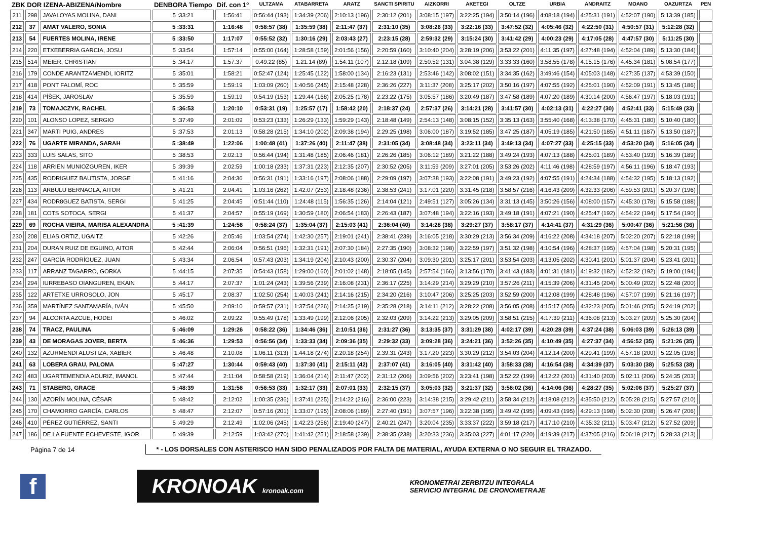| ZBK DOR IZENA-ABIZENA/Nombre | | | DENBORA Tiempo | Dif. con 1º | ULTZAMA | ATABARRETA | ARATZ | SANCTI SPIRITU | AIZKORRI | AKETEGI | OLTZE | URBIA | ANDRAITZ | MOANO | OAZURTZA | PEN |
| --- | --- | --- | --- | --- | --- | --- | --- | --- | --- | --- | --- | --- | --- | --- | --- | --- |
| 211 | 298 | JAVALOYAS MOLINA, DANI | 5 :33:21 | 1:56:41 | 0:56:44 (193) | 1:34:39 (206) | 2:10:13 (196) | 2:30:12 (201) | 3:08:15 (197) | 3:22:25 (194) | 3:50:14 (196) | 4:08:18 (194) | 4:25:31 (191) | 4:52:07 (190) | 5:13:39 (185) | |
| 212 | 37 | AMAT VALERO, SONIA | 5 :33:31 | 1:16:48 | 0:58:57 (38) | 1:35:59 (38) | 2:11:47 (37) | 2:31:10 (35) | 3:08:26 (33) | 3:22:16 (33) | 3:47:52 (32) | 4:05:46 (32) | 4:22:50 (31) | 4:50:57 (31) | 5:12:28 (32) | |
| 213 | 54 | FUERTES MOLINA, IRENE | 5 :33:50 | 1:17:07 | 0:55:52 (32) | 1:30:16 (29) | 2:03:43 (27) | 2:23:15 (28) | 2:59:32 (29) | 3:15:24 (30) | 3:41:42 (29) | 4:00:23 (29) | 4:17:05 (28) | 4:47:57 (30) | 5:11:25 (30) | |
| 214 | 220 | ETXEBERRIA GARCIA, JOSU | 5 :33:54 | 1:57:14 | 0:55:00 (164) | 1:28:58 (159) | 2:01:56 (156) | 2:20:59 (160) | 3:10:40 (204) | 3:28:19 (206) | 3:53:22 (201) | 4:11:35 (197) | 4:27:48 (194) | 4:52:04 (189) | 5:13:30 (184) | |
| 215 | 514 | MEIER, CHRISTIAN | 5 :34:17 | 1:57:37 | 0:49:22 (85) | 1:21:14 (89) | 1:54:11 (107) | 2:12:18 (109) | 2:50:52 (131) | 3:04:38 (129) | 3:33:33 (160) | 3:58:55 (178) | 4:15:15 (176) | 4:45:34 (181) | 5:08:54 (177) | |
| 216 | 179 | CONDE ARANTZAMENDI, IORITZ | 5 :35:01 | 1:58:21 | 0:52:47 (124) | 1:25:45 (122) | 1:58:00 (134) | 2:16:23 (131) | 2:53:46 (142) | 3:08:02 (151) | 3:34:35 (162) | 3:49:46 (154) | 4:05:03 (148) | 4:27:35 (137) | 4:53:39 (150) | |
| 217 | 418 | PONT FALOMÍ, ROC | 5 :35:59 | 1:59:19 | 1:03:09 (260) | 1:40:56 (245) | 2:15:48 (228) | 2:36:26 (227) | 3:11:37 (208) | 3:25:17 (202) | 3:50:16 (197) | 4:07:55 (192) | 4:25:01 (190) | 4:52:09 (191) | 5:13:45 (186) | |
| 218 | 414 | PÍŠEK, JAROSLAV | 5 :35:59 | 1:59:19 | 0:54:19 (153) | 1:29:44 (168) | 2:05:25 (178) | 2:23:22 (175) | 3:05:57 (186) | 3:20:49 (187) | 3:47:58 (189) | 4:07:20 (189) | 4:30:14 (200) | 4:56:47 (197) | 5:18:03 (191) | |
| 219 | 73 | TOMAJCZYK, RACHEL | 5 :36:53 | 1:20:10 | 0:53:31 (19) | 1:25:57 (17) | 1:58:42 (20) | 2:18:37 (24) | 2:57:37 (26) | 3:14:21 (28) | 3:41:57 (30) | 4:02:13 (31) | 4:22:27 (30) | 4:52:41 (33) | 5:15:49 (33) | |
| 220 | 101 | ALONSO LOPEZ, SERGIO | 5 :37:49 | 2:01:09 | 0:53:23 (133) | 1:26:29 (133) | 1:59:29 (143) | 2:18:48 (149) | 2:54:13 (148) | 3:08:15 (152) | 3:35:13 (163) | 3:55:40 (168) | 4:13:38 (170) | 4:45:31 (180) | 5:10:40 (180) | |
| 221 | 347 | MARTI PUIG, ANDRES | 5 :37:53 | 2:01:13 | 0:58:28 (215) | 1:34:10 (202) | 2:09:38 (194) | 2:29:25 (198) | 3:06:00 (187) | 3:19:52 (185) | 3:47:25 (187) | 4:05:19 (185) | 4:21:50 (185) | 4:51:11 (187) | 5:13:50 (187) | |
| 222 | 76 | UGARTE MIRANDA, SARAH | 5 :38:49 | 1:22:06 | 1:00:48 (41) | 1:37:26 (40) | 2:11:47 (38) | 2:31:05 (34) | 3:08:48 (34) | 3:23:11 (34) | 3:49:13 (34) | 4:07:27 (33) | 4:25:15 (33) | 4:53:20 (34) | 5:16:05 (34) | |
| 223 | 333 | LUIS SALAS, SITO | 5 :38:53 | 2:02:13 | 0:56:44 (194) | 1:31:48 (185) | 2:06:46 (181) | 2:26:26 (185) | 3:06:12 (189) | 3:21:22 (188) | 3:49:24 (193) | 4:07:13 (188) | 4:25:01 (189) | 4:53:40 (193) | 5:16:39 (189) | |
| 224 | 118 | ARRIEN MUNIOZGUREN, IKER | 5 :39:39 | 2:02:59 | 1:00:18 (233) | 1:37:31 (223) | 2:12:35 (207) | 2:30:52 (205) | 3:11:59 (209) | 3:27:01 (205) | 3:53:26 (202) | 4:11:46 (198) | 4:28:59 (197) | 4:56:11 (196) | 5:18:47 (193) | |
| 225 | 435 | RODRIGUEZ BAUTISTA, JORGE | 5 :41:16 | 2:04:36 | 0:56:31 (191) | 1:33:16 (197) | 2:08:06 (188) | 2:29:09 (197) | 3:07:38 (193) | 3:22:08 (191) | 3:49:23 (192) | 4:07:55 (191) | 4:24:34 (188) | 4:54:32 (195) | 5:18:13 (192) | |
| 226 | 113 | ARBULU BERNAOLA, AITOR | 5 :41:21 | 2:04:41 | 1:03:16 (262) | 1:42:07 (253) | 2:18:48 (236) | 2:38:53 (241) | 3:17:01 (220) | 3:31:45 (218) | 3:58:57 (216) | 4:16:43 (209) | 4:32:33 (206) | 4:59:53 (201) | 5:20:37 (196) | |
| 227 | 434 | RODR8GUEZ BATISTA, SERGI | 5 :41:25 | 2:04:45 | 0:51:44 (110) | 1:24:48 (115) | 1:56:35 (126) | 2:14:04 (121) | 2:49:51 (127) | 3:05:26 (134) | 3:31:13 (145) | 3:50:26 (156) | 4:08:00 (157) | 4:45:30 (178) | 5:15:58 (188) | |
| 228 | 181 | COTS SOTOCA, SERGI | 5 :41:37 | 2:04:57 | 0:55:19 (169) | 1:30:59 (180) | 2:06:54 (183) | 2:26:43 (187) | 3:07:48 (194) | 3:22:16 (193) | 3:49:18 (191) | 4:07:21 (190) | 4:25:47 (192) | 4:54:22 (194) | 5:17:54 (190) | |
| 229 | 69 | ROCHA VIEIRA, MARISA ALEXANDRA | 5 :41:39 | 1:24:56 | 0:58:24 (37) | 1:35:04 (37) | 2:15:03 (41) | 2:36:04 (40) | 3:14:28 (38) | 3:29:27 (37) | 3:58:17 (37) | 4:14:41 (37) | 4:31:29 (36) | 5:00:47 (36) | 5:21:56 (36) | |
| 230 | 208 | ELIAS ORTIZ, UGAITZ | 5 :42:26 | 2:05:46 | 1:03:54 (274) | 1:42:30 (257) | 2:19:01 (241) | 2:38:41 (239) | 3:16:05 (218) | 3:30:29 (213) | 3:56:34 (209) | 4:16:22 (208) | 4:34:18 (207) | 5:02:20 (207) | 5:22:18 (199) | |
| 231 | 204 | DURAN RUIZ DE EGUINO, AITOR | 5 :42:44 | 2:06:04 | 0:56:51 (196) | 1:32:31 (191) | 2:07:30 (184) | 2:27:35 (190) | 3:08:32 (198) | 3:22:59 (197) | 3:51:32 (198) | 4:10:54 (196) | 4:28:37 (195) | 4:57:04 (198) | 5:20:31 (195) | |
| 232 | 247 | GARCÍA RODRÍGUEZ, JUAN | 5 :43:34 | 2:06:54 | 0:57:43 (203) | 1:34:19 (204) | 2:10:43 (200) | 2:30:37 (204) | 3:09:30 (201) | 3:25:17 (201) | 3:53:54 (203) | 4:13:05 (202) | 4:30:41 (201) | 5:01:37 (204) | 5:23:41 (201) | |
| 233 | 117 | ARRANZ TAGARRO, GORKA | 5 :44:15 | 2:07:35 | 0:54:43 (158) | 1:29:00 (160) | 2:01:02 (148) | 2:18:05 (145) | 2:57:54 (166) | 3:13:56 (170) | 3:41:43 (183) | 4:01:31 (181) | 4:19:32 (182) | 4:52:32 (192) | 5:19:00 (194) | |
| 234 | 294 | IURREBASO OIANGUREN, EKAIN | 5 :44:17 | 2:07:37 | 1:01:24 (243) | 1:39:56 (239) | 2:16:08 (231) | 2:36:17 (225) | 3:14:29 (214) | 3:29:29 (210) | 3:57:26 (211) | 4:15:39 (206) | 4:31:45 (204) | 5:00:49 (202) | 5:22:48 (200) | |
| 235 | 122 | ARTETXE URROSOLO, JON | 5 :45:17 | 2:08:37 | 1:02:50 (254) | 1:40:03 (241) | 2:14:16 (215) | 2:34:20 (216) | 3:10:47 (206) | 3:25:25 (203) | 3:52:59 (200) | 4:12:08 (199) | 4:28:48 (196) | 4:57:07 (199) | 5:21:16 (197) | |
| 236 | 359 | MARTÍNEZ SANTAMARÍA, IVÁN | 5 :45:50 | 2:09:10 | 0:59:57 (231) | 1:37:54 (226) | 2:14:25 (219) | 2:35:28 (218) | 3:14:11 (212) | 3:28:22 (208) | 3:56:05 (208) | 4:15:17 (205) | 4:32:23 (205) | 5:01:46 (205) | 5:24:19 (202) | |
| 237 | 94 | ALCORTA AZCUE, HODEI | 5 :46:02 | 2:09:22 | 0:55:49 (178) | 1:33:49 (199) | 2:12:06 (205) | 2:32:03 (209) | 3:14:22 (213) | 3:29:05 (209) | 3:58:51 (215) | 4:17:39 (211) | 4:36:08 (213) | 5:03:27 (209) | 5:25:30 (204) | |
| 238 | 74 | TRACZ, PAULINA | 5 :46:09 | 1:29:26 | 0:58:22 (36) | 1:34:46 (36) | 2:10:51 (36) | 2:31:27 (36) | 3:13:35 (37) | 3:31:29 (38) | 4:02:17 (39) | 4:20:28 (39) | 4:37:24 (38) | 5:06:03 (39) | 5:26:13 (39) | |
| 239 | 43 | DE MORAGAS JOVER, BERTA | 5 :46:36 | 1:29:53 | 0:56:56 (34) | 1:33:33 (34) | 2:09:36 (35) | 2:29:32 (33) | 3:09:28 (36) | 3:24:21 (36) | 3:52:26 (35) | 4:10:49 (35) | 4:27:37 (34) | 4:56:52 (35) | 5:21:26 (35) | |
| 240 | 132 | AZURMENDI ALUSTIZA, XABIER | 5 :46:48 | 2:10:08 | 1:06:11 (313) | 1:44:18 (274) | 2:20:18 (254) | 2:39:31 (243) | 3:17:20 (223) | 3:30:29 (212) | 3:54:03 (204) | 4:12:14 (200) | 4:29:41 (199) | 4:57:18 (200) | 5:22:05 (198) | |
| 241 | 63 | LOBERA GRAU, PALOMA | 5 :47:27 | 1:30:44 | 0:59:43 (40) | 1:37:30 (41) | 2:15:11 (42) | 2:37:07 (41) | 3:16:05 (40) | 3:31:42 (40) | 3:58:33 (38) | 4:16:54 (38) | 4:34:39 (37) | 5:03:30 (38) | 5:25:53 (38) | |
| 242 | 483 | UGARTEMENDIA ADURIZ, IMANOL | 5 :47:44 | 2:11:04 | 0:58:58 (219) | 1:36:04 (214) | 2:11:47 (202) | 2:31:12 (206) | 3:09:56 (202) | 3:23:41 (198) | 3:52:22 (199) | 4:12:22 (201) | 4:31:40 (203) | 5:02:11 (206) | 5:24:35 (203) | |
| 243 | 71 | STABERG, GRACE | 5 :48:39 | 1:31:56 | 0:56:53 (33) | 1:32:17 (33) | 2:07:01 (33) | 2:32:15 (37) | 3:05:03 (32) | 3:21:37 (32) | 3:56:02 (36) | 4:14:06 (36) | 4:28:27 (35) | 5:02:06 (37) | 5:25:27 (37) | |
| 244 | 130 | AZORÍN MOLINA, CÉSAR | 5 :48:42 | 2:12:02 | 1:00:35 (236) | 1:37:41 (225) | 2:14:22 (216) | 2:36:00 (223) | 3:14:38 (215) | 3:29:42 (211) | 3:58:34 (212) | 4:18:08 (212) | 4:35:50 (212) | 5:05:28 (215) | 5:27:57 (210) | |
| 245 | 170 | CHAMORRO GARCÍA, CARLOS | 5 :48:47 | 2:12:07 | 0:57:16 (201) | 1:33:07 (195) | 2:08:06 (189) | 2:27:40 (191) | 3:07:57 (196) | 3:22:38 (195) | 3:49:42 (195) | 4:09:43 (195) | 4:29:13 (198) | 5:02:30 (208) | 5:26:47 (206) | |
| 246 | 410 | PÉREZ GUTIÉRREZ, SANTI | 5 :49:29 | 2:12:49 | 1:02:06 (245) | 1:42:23 (256) | 2:19:40 (247) | 2:40:21 (247) | 3:20:04 (235) | 3:33:37 (222) | 3:59:18 (217) | 4:17:10 (210) | 4:35:32 (211) | 5:03:47 (212) | 5:27:52 (209) | |
| 247 | 186 | DE LA FUENTE ECHEVESTE, IGOR | 5 :49:39 | 2:12:59 | 1:03:42 (270) | 1:41:42 (251) | 2:18:58 (239) | 2:38:35 (238) | 3:20:33 (236) | 3:35:03 (227) | 4:01:17 (220) | 4:19:39 (217) | 4:37:05 (216) | 5:06:19 (217) | 5:28:33 (213) | |
Página 7 de 14 * - LOS DORSALES CON ASTERISCO HAN SIDO PENALIZADOS POR FALTA DE MATERIAL, AYUDA EXTERNA O NO SEGUIR EL TRAZADO.
f
KRONOAK kronoak.com
KRONOMETRAI ZERBITZU INTEGRALA
SERVICIO INTEGRAL DE CRONOMETRAJE